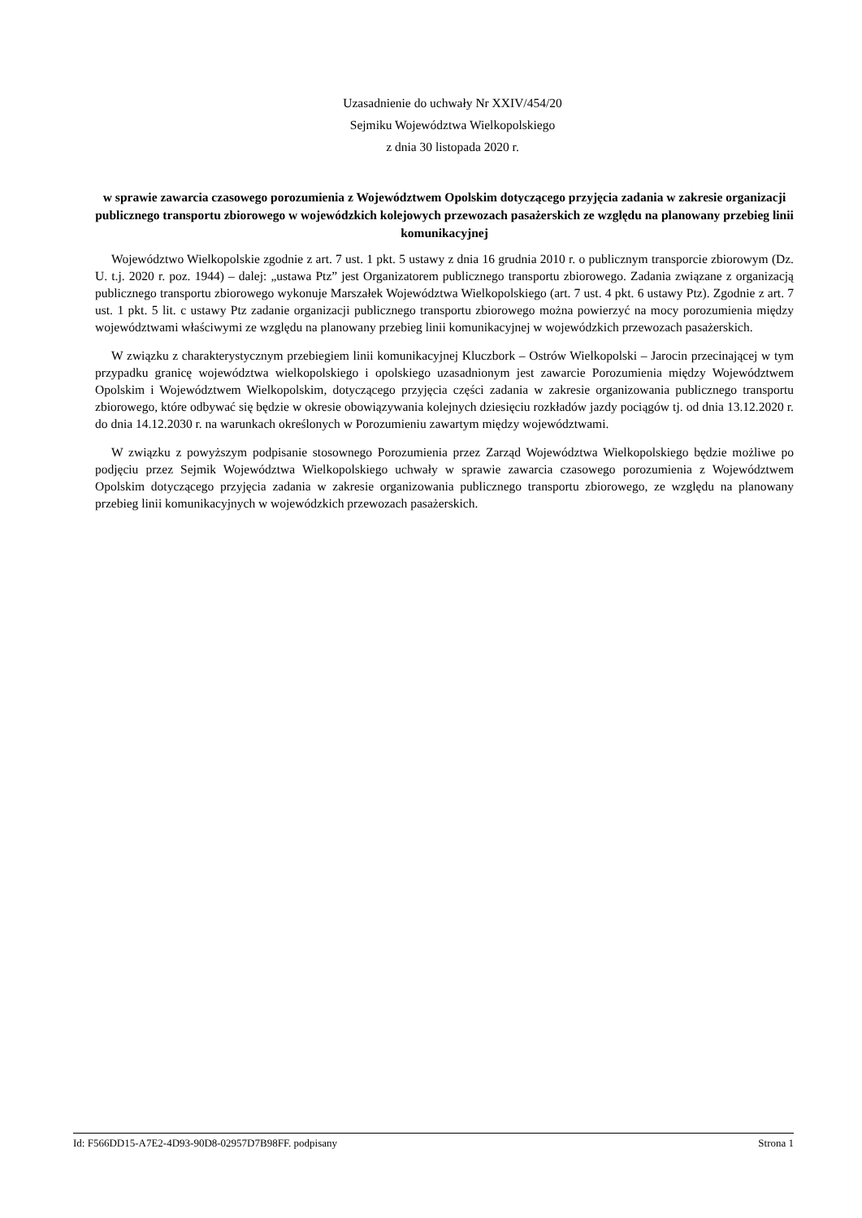Uzasadnienie do uchwały Nr XXIV/454/20
Sejmiku Województwa Wielkopolskiego
z dnia 30 listopada 2020 r.
w sprawie zawarcia czasowego porozumienia z Województwem Opolskim dotyczącego przyjęcia zadania w zakresie organizacji publicznego transportu zbiorowego w wojewódzkich kolejowych przewozach pasażerskich ze względu na planowany przebieg linii komunikacyjnej
Województwo Wielkopolskie zgodnie z art. 7 ust. 1 pkt. 5 ustawy z dnia 16 grudnia 2010 r. o publicznym transporcie zbiorowym (Dz. U. t.j. 2020 r. poz. 1944) – dalej: „ustawa Ptz” jest Organizatorem publicznego transportu zbiorowego. Zadania związane z organizacją publicznego transportu zbiorowego wykonuje Marszałek Województwa Wielkopolskiego (art. 7 ust. 4 pkt. 6 ustawy Ptz). Zgodnie z art. 7 ust. 1 pkt. 5 lit. c ustawy Ptz zadanie organizacji publicznego transportu zbiorowego można powierzyć na mocy porozumienia między województwami właściwymi ze względu na planowany przebieg linii komunikacyjnej w wojewódzkich przewozach pasażerskich.
W związku z charakterystycznym przebiegiem linii komunikacyjnej Kluczbork – Ostrów Wielkopolski – Jarocin przecinającej w tym przypadku granicę województwa wielkopolskiego i opolskiego uzasadnionym jest zawarcie Porozumienia między Województwem Opolskim i Województwem Wielkopolskim, dotyczącego przyjęcia części zadania w zakresie organizowania publicznego transportu zbiorowego, które odbywać się będzie w okresie obowiązywania kolejnych dziesięciu rozkładów jazdy pociągów tj. od dnia 13.12.2020 r. do dnia 14.12.2030 r. na warunkach określonych w Porozumieniu zawartym między województwami.
W związku z powyższym podpisanie stosownego Porozumienia przez Zarząd Województwa Wielkopolskiego będzie możliwe po podjęciu przez Sejmik Województwa Wielkopolskiego uchwały w sprawie zawarcia czasowego porozumienia z Województwem Opolskim dotyczącego przyjęcia zadania w zakresie organizowania publicznego transportu zbiorowego, ze względu na planowany przebieg linii komunikacyjnych w wojewódzkich przewozach pasażerskich.
Id: F566DD15-A7E2-4D93-90D8-02957D7B98FF. podpisany Strona 1